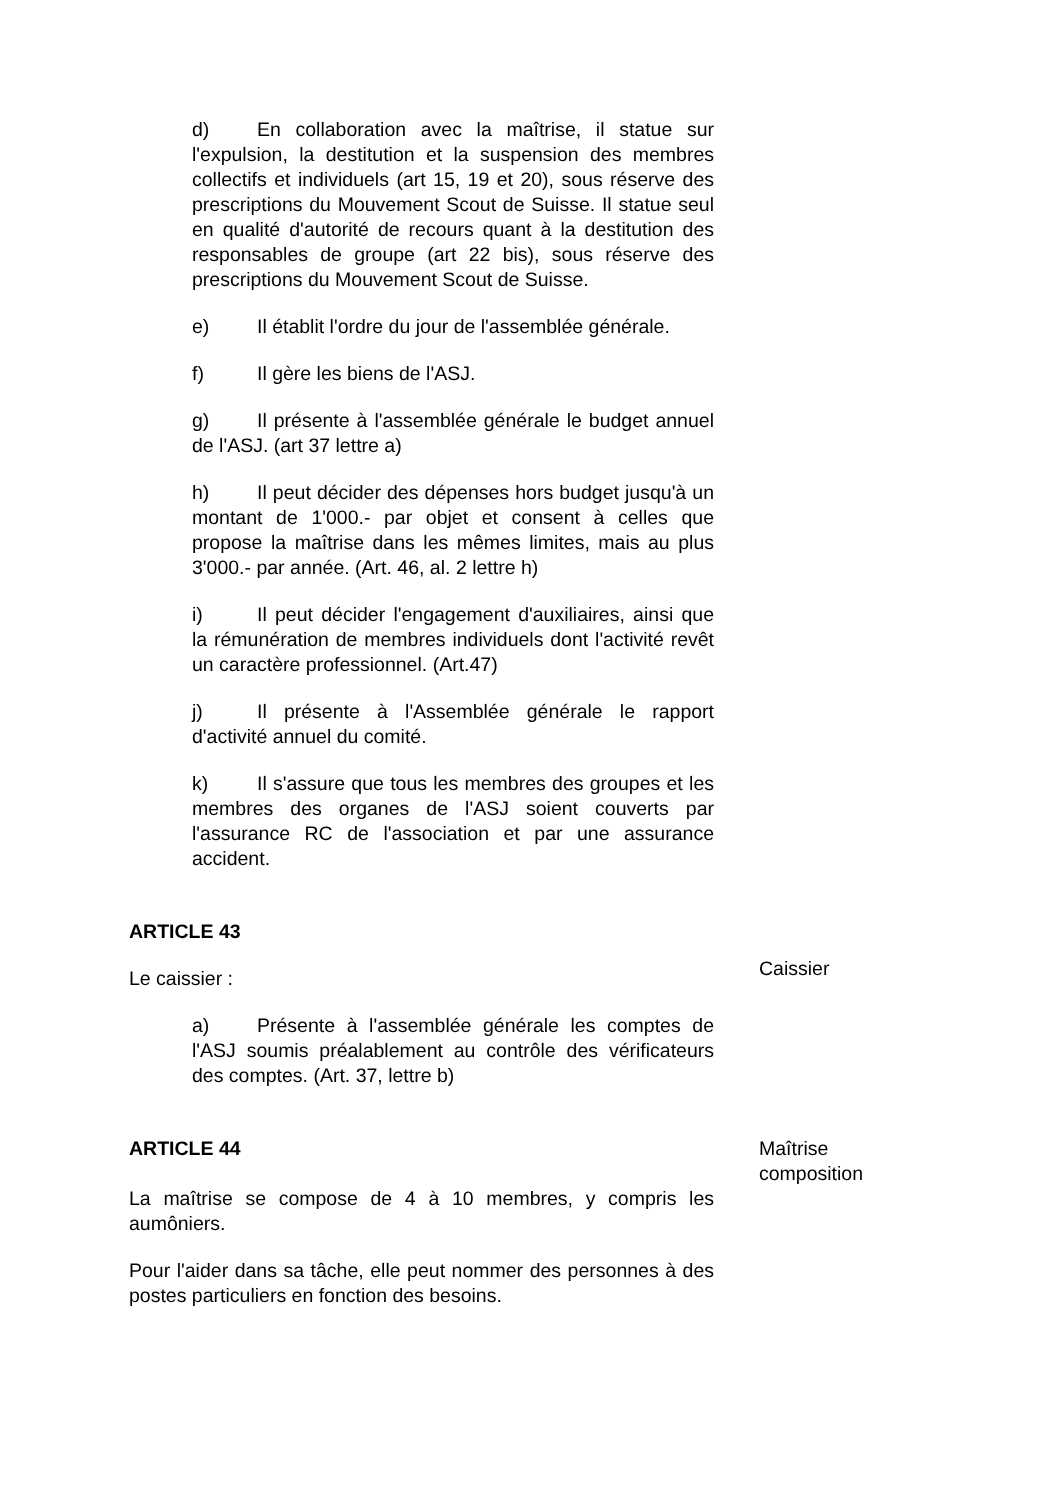d) En collaboration avec la maîtrise, il statue sur l'expulsion, la destitution et la suspension des membres collectifs et individuels (art 15, 19 et 20), sous réserve des prescriptions du Mouvement Scout de Suisse. Il statue seul en qualité d'autorité de recours quant à la destitution des responsables de groupe (art 22 bis), sous réserve des prescriptions du Mouvement Scout de Suisse.
e) Il établit l'ordre du jour de l'assemblée générale.
f) Il gère les biens de l'ASJ.
g) Il présente à l'assemblée générale le budget annuel de l'ASJ. (art 37 lettre a)
h) Il peut décider des dépenses hors budget jusqu'à un montant de 1'000.- par objet et consent à celles que propose la maîtrise dans les mêmes limites, mais au plus 3'000.- par année. (Art. 46, al. 2 lettre h)
i) Il peut décider l'engagement d'auxiliaires, ainsi que la rémunération de membres individuels dont l'activité revêt un caractère professionnel. (Art.47)
j) Il présente à l'Assemblée générale le rapport d'activité annuel du comité.
k) Il s'assure que tous les membres des groupes et les membres des organes de l'ASJ soient couverts par l'assurance RC de l'association et par une assurance accident.
ARTICLE 43
Le caissier :
Caissier
a) Présente à l'assemblée générale les comptes de l'ASJ soumis préalablement au contrôle des vérificateurs des comptes. (Art. 37, lettre b)
ARTICLE 44 Maîtrise
composition
La maîtrise se compose de 4 à 10 membres, y compris les aumôniers.
Pour l'aider dans sa tâche, elle peut nommer des personnes à des postes particuliers en fonction des besoins.